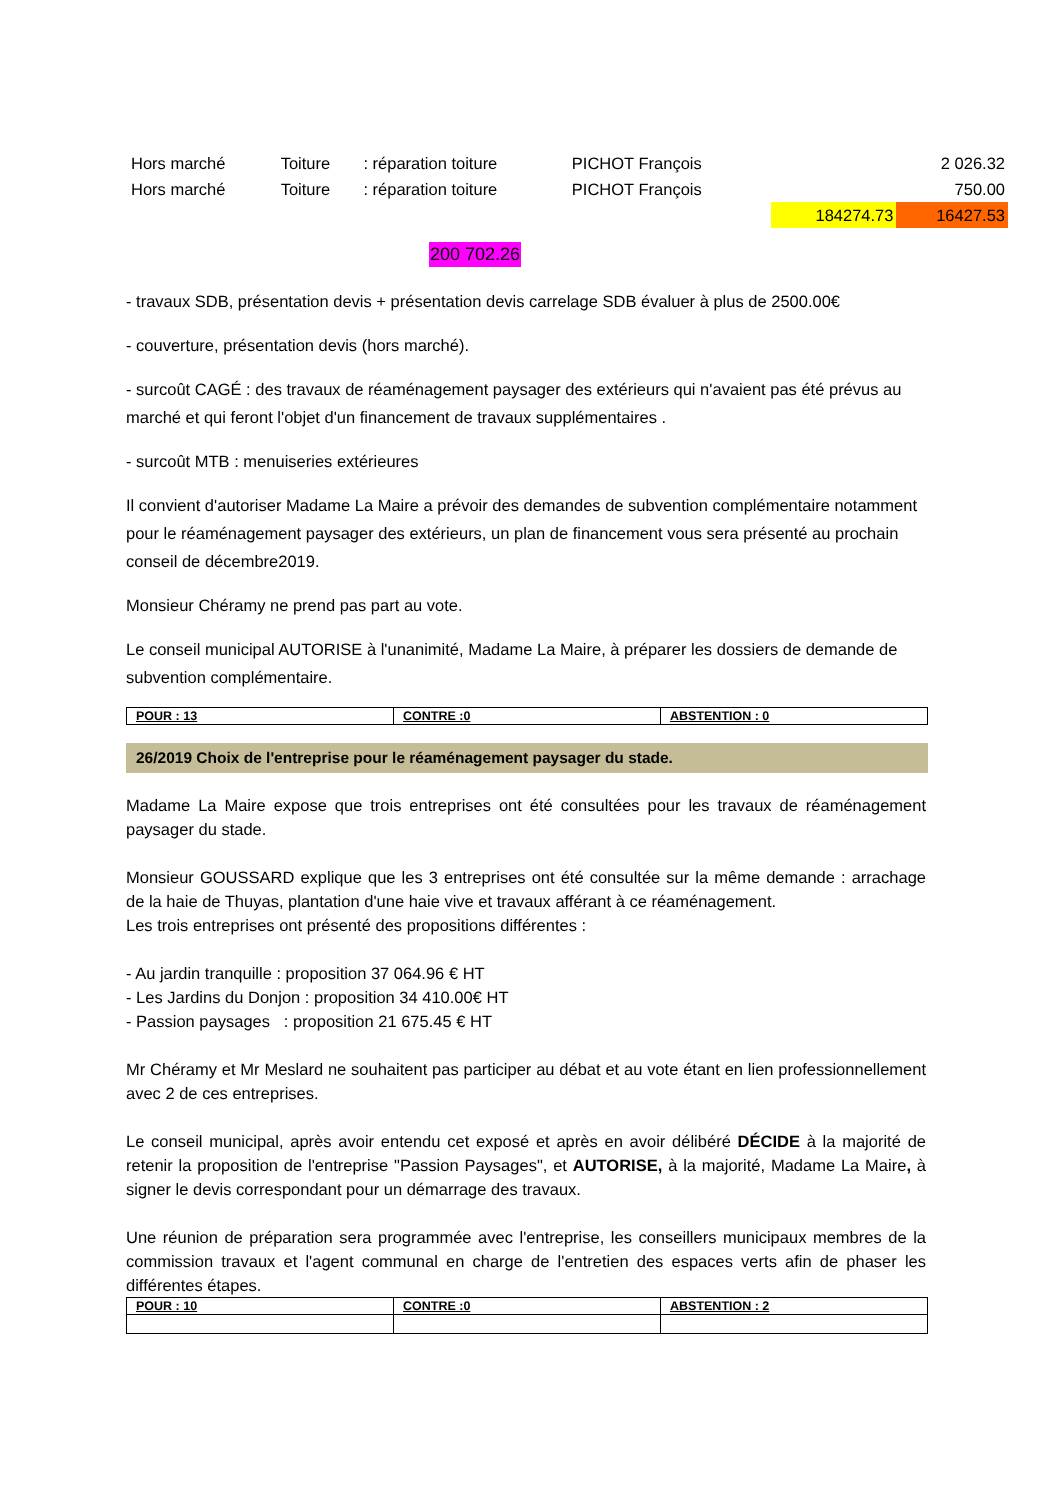| Hors marché | Toiture | : réparation toiture | PICHOT François | | 2 026.32 |
| Hors marché | Toiture | : réparation toiture | PICHOT François | | 750.00 |
| | | | | 184274.73 | 16427.53 |
200 702.26
- travaux SDB, présentation devis + présentation devis carrelage SDB évaluer à plus de 2500.00€
- couverture, présentation devis (hors marché).
- surcoût CAGÉ : des travaux de réaménagement paysager des extérieurs qui n'avaient pas été prévus au marché et qui feront l'objet d'un financement de travaux supplémentaires .
- surcoût MTB : menuiseries extérieures
Il convient d'autoriser Madame La Maire a prévoir des demandes de subvention complémentaire notamment pour le réaménagement paysager des extérieurs, un plan de financement vous sera présenté au prochain conseil de décembre2019.
Monsieur Chéramy ne prend pas part au vote.
Le conseil municipal AUTORISE à l'unanimité, Madame La Maire, à préparer les dossiers de demande de subvention complémentaire.
| POUR : 13 | CONTRE :0 | ABSTENTION : 0 |
26/2019 Choix de l'entreprise pour le réaménagement paysager du stade.
Madame La Maire expose que trois entreprises ont été consultées pour les travaux de réaménagement paysager du stade.
Monsieur GOUSSARD explique que les 3 entreprises ont été consultée sur la même demande : arrachage de la haie de Thuyas, plantation d'une haie vive et travaux afférant à ce réaménagement.
Les trois entreprises ont présenté des propositions différentes :
- Au jardin tranquille : proposition 37 064.96 € HT
- Les Jardins du Donjon : proposition 34 410.00€ HT
- Passion paysages : proposition 21 675.45 € HT
Mr Chéramy et Mr Meslard ne souhaitent pas participer au débat et au vote étant en lien professionnellement avec 2 de ces entreprises.
Le conseil municipal, après avoir entendu cet exposé et après en avoir délibéré DÉCIDE à la majorité de retenir la proposition de l'entreprise "Passion Paysages", et AUTORISE, à la majorité, Madame La Maire, à signer le devis correspondant pour un démarrage des travaux.
Une réunion de préparation sera programmée avec l'entreprise, les conseillers municipaux membres de la commission travaux et l'agent communal en charge de l'entretien des espaces verts afin de phaser les différentes étapes.
| POUR : 10 | CONTRE :0 | ABSTENTION : 2 |